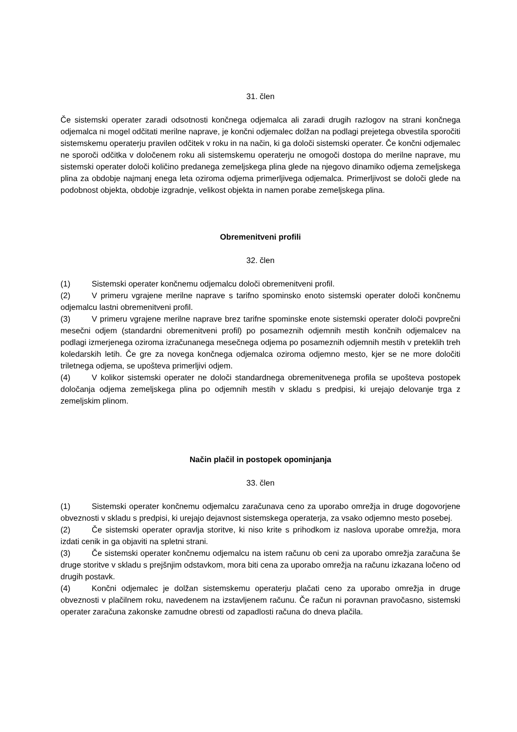31. člen
Če sistemski operater zaradi odsotnosti končnega odjemalca ali zaradi drugih razlogov na strani končnega odjemalca ni mogel odčitati merilne naprave, je končni odjemalec dolžan na podlagi prejetega obvestila sporočiti sistemskemu operaterju pravilen odčitek v roku in na način, ki ga določi sistemski operater. Če končni odjemalec ne sporoči odčitka v določenem roku ali sistemskemu operaterju ne omogoči dostopa do merilne naprave, mu sistemski operater določi količino predanega zemeljskega plina glede na njegovo dinamiko odjema zemeljskega plina za obdobje najmanj enega leta oziroma odjema primerljivega odjemalca. Primerljivost se določi glede na podobnost objekta, obdobje izgradnje, velikost objekta in namen porabe zemeljskega plina.
Obremenitveni profili
32. člen
(1) Sistemski operater končnemu odjemalcu določi obremenitveni profil.
(2) V primeru vgrajene merilne naprave s tarifno spominsko enoto sistemski operater določi končnemu odjemalcu lastni obremenitveni profil.
(3) V primeru vgrajene merilne naprave brez tarifne spominske enote sistemski operater določi povprečni mesečni odjem (standardni obremenitveni profil) po posameznih odjemnih mestih končnih odjemalcev na podlagi izmerjenega oziroma izračunanega mesečnega odjema po posameznih odjemnih mestih v preteklih treh koledarskih letih. Če gre za novega končnega odjemalca oziroma odjemno mesto, kjer se ne more določiti triletnega odjema, se upošteva primerljivi odjem.
(4) V kolikor sistemski operater ne določi standardnega obremenitvenega profila se upošteva postopek določanja odjema zemeljskega plina po odjemnih mestih v skladu s predpisi, ki urejajo delovanje trga z zemeljskim plinom.
Način plačil in postopek opominjanja
33. člen
(1) Sistemski operater končnemu odjemalcu zaračunava ceno za uporabo omrežja in druge dogovorjene obveznosti v skladu s predpisi, ki urejajo dejavnost sistemskega operaterja, za vsako odjemno mesto posebej.
(2) Če sistemski operater opravlja storitve, ki niso krite s prihodkom iz naslova uporabe omrežja, mora izdati cenik in ga objaviti na spletni strani.
(3) Če sistemski operater končnemu odjemalcu na istem računu ob ceni za uporabo omrežja zaračuna še druge storitve v skladu s prejšnjim odstavkom, mora biti cena za uporabo omrežja na računu izkazana ločeno od drugih postavk.
(4) Končni odjemalec je dolžan sistemskemu operaterju plačati ceno za uporabo omrežja in druge obveznosti v plačilnem roku, navedenem na izstavljenem računu. Če račun ni poravnan pravočasno, sistemski operater zaračuna zakonske zamudne obresti od zapadlosti računa do dneva plačila.